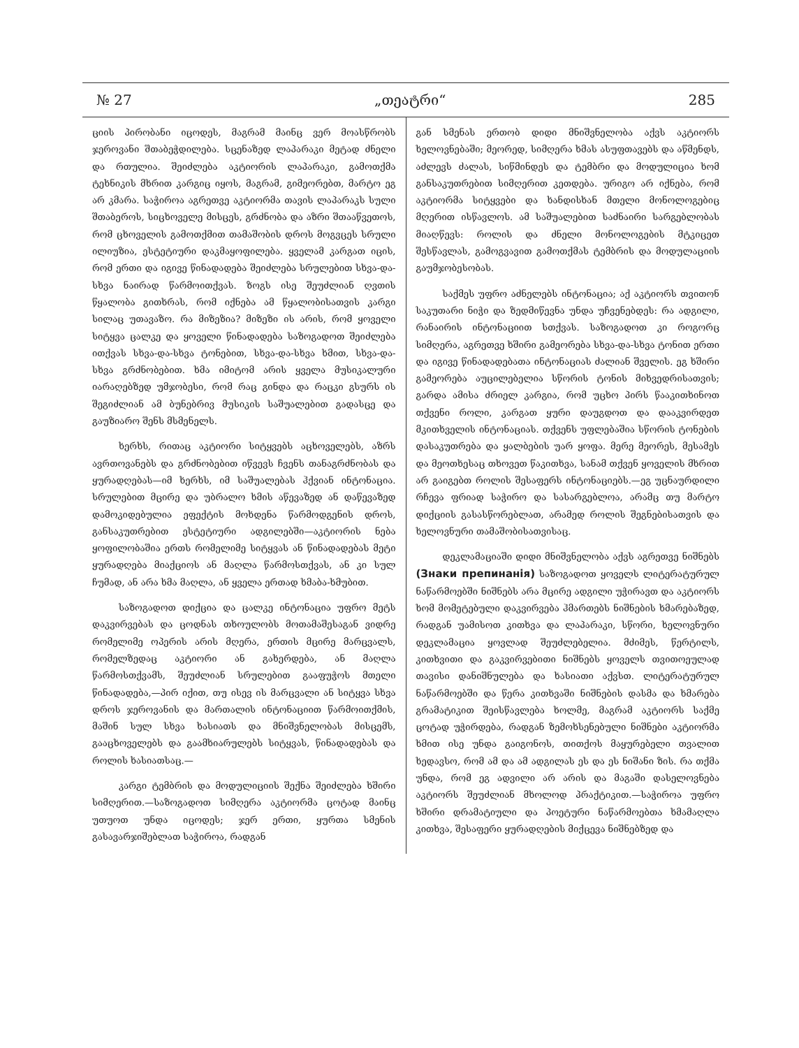№ 27 „თეატრი“285
ციის პირობანი იცოდეს, მაგრამ მაინც ვერ მოასწრობს ჯეროვანი შთაბეჭდილება. სცენაზედ ლაპარაკი მეტად ძნელი და რთულია. შეიძლება აკტიორის ლაპარაკი, გამოთქმა ტეხნიკის მხრით კარგიც იყოს, მაგრამ, გიმეორებთ, მარტო ეგ არ კმარა. საჭიროა აგრეთვე აკტიორმა თავის ლაპარაკს სული შთაბეროს, სიცხოველე მისცეს, გრძნობა და აზრი შთააწვეთოს, რომ ცხოველის გამოთქმით თამაშობის დროს მოგვცეს სრული ილიუზია, ესტეტიური დაკმაყოფილება. ყველამ კარგათ იცის, რომ ერთი და იგივე წინადადება შეიძლება სრულებით სხვა-და-სხვა ნაირად წარმოითქვას. ზოგს ისე შეუძლიან ღვთის წყალობა გითხრას, რომ იქნება ამ წყალობისათვის კარგი სილაც უთავაზო. რა მიზეზია? მიზეზი ის არის, რომ ყოველი სიტყვა ცალკე და ყოველი წინადადება საზოგადოთ შეიძლება ითქვას სხვა-და-სხვა ტონებით, სხვა-და-სხვა ხმით, სხვა-და-სხვა გრძნობებით. ხმა იმიტომ არის ყველა მუსიკალური იარაღებზედ უმჯობესი, რომ რაც გინდა და რაცკი გსურს ის შეგიძლიან ამ ბუნებრივ მუსიკის საშუალებით გადასცე და გაუზიარო შენს მსმენელს.
ხერხს, რითაც აკტიორი სიტყვებს აცხოველებს, აზრს ავრთოვანებს და გრძნობებით იწვევს ჩვენს თანაგრძნობას და ყურადღებას—იმ ხერხს, იმ საშუალებას ჰქვიან ინტონაცია. სრულებით მცირე და უბრალო ხმის აწევაზედ ან დაწევაზედ დამოკიდებულია ეფექტის მოხდენა წარმოდგენის დროს, განსაკუთრებით ესტეტიური ადგილებში—აკტიორის ნება ყოფილობაშია ერთს რომელიმე სიტყვას ან წინადადებას მეტი ყურადღება მიაქციოს ან მაღლა წარმოსთქვას, ან კი სულ ჩუმად, ან არა ხმა მაღლა, ან ყველა ერთად ხმაბა-ხმუბით.
საზოგადოთ დიქცია და ცალკე ინტონაცია უფრო მეტს დაკვირვებას და ცოდნას თხოულობს მოთამაშესაგან ვიდრე რომელიმე ოპერის არის მღერა, ერთის მცირე მარცვალს, რომელზედაც აკტიორი ან გახერდება, ან მაღლა წარმოსთქვამს, შეუძლიან სრულებით გააფუჭოს მთელი წინადადება,—პირ იქით, თუ ისევ ის მარცვალი ან სიტყვა სხვა დროს ჯეროვანის და მართალის ინტონაციით წარმოითქმის, მაშინ სულ სხვა ხასიათს და მნიშვნელობას მისცემს, გააცხოველებს და გაამხიარულებს სიტყვას, წინადადებას და როლის ხასიათსაც.—
კარგი ტემბრის და მოდულიციის შექნა შეიძლება ხშირი სიმღერით.—საზოგადოთ სიმღერა აკტიორმა ცოტად მაინც უთუოთ უნდა იცოდეს; ჯერ ერთი, ყურთა სმენის გასავარჯიშებლათ საჭიროა, რადგან
გან სმენას ერთობ დიდი მნიშვნელობა აქვს აკტიორს ხელოვნებაში; მეორედ, სიმღერა ხმას ასუფთავებს და აწმენდს, აძლევს ძალას, სიწმინდეს და ტემბრი და მოდულიცია ხომ განსაკუთრებით სიმღერით კეთდება. ურიგო არ იქნება, რომ აკტიორმა სიტყვები და ხანდისხან მთელი მონოლოგებიც მღერით ისწავლოს. ამ საშუალებით საძნაირი სარგებლობას მიაღწევს: როლის და ძნელი მონოლოგების მტკიცეთ შესწავლას, გამოგვავით გამოთქმას ტემბრის და მოდულაციის გაუმჯობესობას.
საქმეს უფრო აძნელებს ინტონაცია; აქ აკტიორს თვითონ საკუთარი ნიჭი და ზედმიწევნა უნდა უჩვენებდეს: რა ადგილი, რანაირის ინტონაციით სთქვას. საზოგადოთ კი როგორც სიმღერა, აგრეთვე ხშირი გამეორება სხვა-და-სხვა ტონით ერთი და იგივე წინადადებათა ინტონაციას ძალიან შველის. ეგ ხშირი გამეორება აუცილებელია სწორის ტონის მიხვედრისათვის; გარდა ამისა ძრიელ კარგია, რომ უცხო პირს წააკითხინოთ თქვენი როლი, კარგათ ყური დაუგდოთ და დააკვირდეთ მკითხველის ინტონაციას. თქვენს უფლებაშია სწორის ტონების დასაკუთრება და ყალბების უარ ყოფა. მერე მეორეს, მესამეს და მეოთხესაც თხოვეთ წაკითხვა, სანამ თქვენ ყოველის მხრით არ გაიგებთ როლის შესაფერს ინტონაციებს.—ეგ უცნაურდილი რჩევა ფრიად საჭირო და სასარგებლოა, არამც თუ მარტო დიქციის გასასწორებლათ, არამედ როლის შეგნებისათვის და ხელოვნური თამაშობისათვისაც.
დეკლამაციაში დიდი მნიშვნელობა აქვს აგრეთვე ნიშნებს (Знаки препинанія) საზოგადოთ ყოველს ლიტერატურულ ნაწარმოებში ნიშნებს არა მცირე ადგილი უჭირავთ და აკტიორს ხომ მომეტებული დაკვირვება ჰმართებს ნიშნების ხმარებაზედ, რადგან უამისოთ კითხვა და ლაპარაკი, სწორი, ხელოვნური დეკლამაცია ყოვლად შეუძლებელია. მძიმეს, წერტილს, კითხვითი და გაკვირვებითი ნიშნებს ყოველს თვითოეულად თავისი დანიშნულება და ხასიათი აქვსთ. ლიტერატურულ ნაწარმოებში და წერა კითხვაში ნიშნების დასმა და ხმარება გრამატიკით შეისწავლება ხოლმე, მაგრამ აკტიორს საქმე ცოტად უჭირდება, რადგან ზემოხსენებული ნიშნები აკტიორმა ხმით ისე უნდა გაიგონოს, თითქოს მაყურებელი თვალით ხედავსო, რომ ამ და ამ ადგილას ეს და ეს ნიშანი ზის. რა თქმა უნდა, რომ ეგ ადვილი არ არის და მაგაში დასელოვნება აკტიორს შეუძლიან მხოლოდ პრაქტიკით.—საჭიროა უფრო ხშირი დრამატიული და პოეტური ნაწარმოებთა ხმამაღლა კითხვა, შესაფერი ყურადღების მიქცევა ნიშნებზედ და